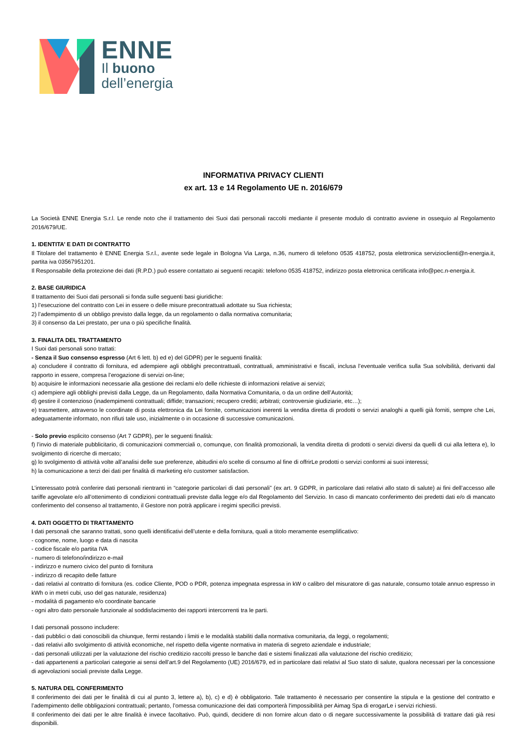ENNE
Il buono
dell’energia
INFORMATIVA PRIVACY CLIENTI
ex art. 13 e 14 Regolamento UE n. 2016/679
La Società ENNE Energia S.r.l. Le rende noto che il trattamento dei Suoi dati personali raccolti mediante il presente modulo di contratto avviene in ossequio al Regolamento 2016/679/UE.
1. IDENTITA’ E DATI DI CONTRATTO
Il Titolare del trattamento è ENNE Energia S.r.l., avente sede legale in Bologna Via Larga, n.36, numero di telefono 0535 418752, posta elettronica servizioclienti@n-energia.it, partita iva 03567951201.
Il Responsabile della protezione dei dati (R.P.D.) può essere contattato ai seguenti recapiti: telefono 0535 418752, indirizzo posta elettronica certificata info@pec.n-energia.it.
2. BASE GIURIDICA
Il trattamento dei Suoi dati personali si fonda sulle seguenti basi giuridiche:
1) l’esecuzione del contratto con Lei in essere o delle misure precontrattuali adottate su Sua richiesta;
2) l’adempimento di un obbligo previsto dalla legge, da un regolamento o dalla normativa comunitaria;
3) il consenso da Lei prestato, per una o più specifiche finalità.
3. FINALITA DEL TRATTAMENTO
I Suoi dati personali sono trattati:
- Senza il Suo consenso espresso (Art 6 lett. b) ed e) del GDPR) per le seguenti finalità:
a) concludere il contratto di fornitura, ed adempiere agli obblighi precontrattuali, contrattuali, amministrativi e fiscali, inclusa l’eventuale verifica sulla Sua solvibilità, derivanti dal rapporto in essere, compresa l’erogazione di servizi on-line;
b) acquisire le informazioni necessarie alla gestione dei reclami e/o delle richieste di informazioni relative ai servizi;
c) adempiere agli obblighi previsti dalla Legge, da un Regolamento, dalla Normativa Comunitaria, o da un ordine dell’Autorità;
d) gestire il contenzioso (inadempimenti contrattuali; diffide; transazioni; recupero crediti; arbitrati; controversie giudiziarie, etc…);
e) trasmettere, attraverso le coordinate di posta elettronica da Lei fornite, comunicazioni inerenti la vendita diretta di prodotti o servizi analoghi a quelli già forniti, sempre che Lei, adeguatamente informato, non rifiuti tale uso, inizialmente o in occasione di successive comunicazioni.
- Solo previo esplicito consenso (Art 7 GDPR), per le seguenti finalità:
f) l’invio di materiale pubblicitario, di comunicazioni commerciali o, comunque, con finalità promozionali, la vendita diretta di prodotti o servizi diversi da quelli di cui alla lettera e), lo svolgimento di ricerche di mercato;
g) lo svolgimento di attività volte all’analisi delle sue preferenze, abitudini e/o scelte di consumo al fine di offrirLe prodotti o servizi conformi ai suoi interessi;
h) la comunicazione a terzi dei dati per finalità di marketing e/o customer satisfaction.
L’interessato potrà conferire dati personali rientranti in “categorie particolari di dati personali” (ex art. 9 GDPR, in particolare dati relativi allo stato di salute) ai fini dell’accesso alle tariffe agevolate e/o all’ottenimento di condizioni contrattuali previste dalla legge e/o dal Regolamento del Servizio. In caso di mancato conferimento dei predetti dati e/o di mancato conferimento del consenso al trattamento, il Gestore non potrà applicare i regimi specifici previsti.
4. DATI OGGETTO DI TRATTAMENTO
I dati personali che saranno trattati, sono quelli identificativi dell’utente e della fornitura, quali a titolo meramente esemplificativo:
- cognome, nome, luogo e data di nascita
- codice fiscale e/o partita IVA
- numero di telefono/indirizzo e-mail
- indirizzo e numero civico del punto di fornitura
- indirizzo di recapito delle fatture
- dati relativi al contratto di fornitura (es. codice Cliente, POD o PDR, potenza impegnata espressa in kW o calibro del misuratore di gas naturale, consumo totale annuo espresso in kWh o in metri cubi, uso del gas naturale, residenza)
- modalità di pagamento e/o coordinate bancarie
- ogni altro dato personale funzionale al soddisfacimento dei rapporti intercorrenti tra le parti.
I dati personali possono includere:
- dati pubblici o dati conoscibili da chiunque, fermi restando i limiti e le modalità stabiliti dalla normativa comunitaria, da leggi, o regolamenti;
- dati relativi allo svolgimento di attività economiche, nel rispetto della vigente normativa in materia di segreto aziendale e industriale;
- dati personali utilizzati per la valutazione del rischio creditizio raccolti presso le banche dati e sistemi finalizzati alla valutazione del rischio creditizio;
- dati appartenenti a particolari categorie ai sensi dell’art.9 del Regolamento (UE) 2016/679, ed in particolare dati relativi al Suo stato di salute, qualora necessari per la concessione di agevolazioni sociali previste dalla Legge.
5. NATURA DEL CONFERIMENTO
Il conferimento dei dati per le finalità di cui al punto 3, lettere a), b), c) e d) è obbligatorio. Tale trattamento è necessario per consentire la stipula e la gestione del contratto e l’adempimento delle obbligazioni contrattuali; pertanto, l’omessa comunicazione dei dati comporterà l'impossibilità per Aimag Spa di erogarLe i servizi richiesti.
Il conferimento dei dati per le altre finalità è invece facoltativo. Può, quindi, decidere di non fornire alcun dato o di negare successivamente la possibilità di trattare dati già resi disponibili.